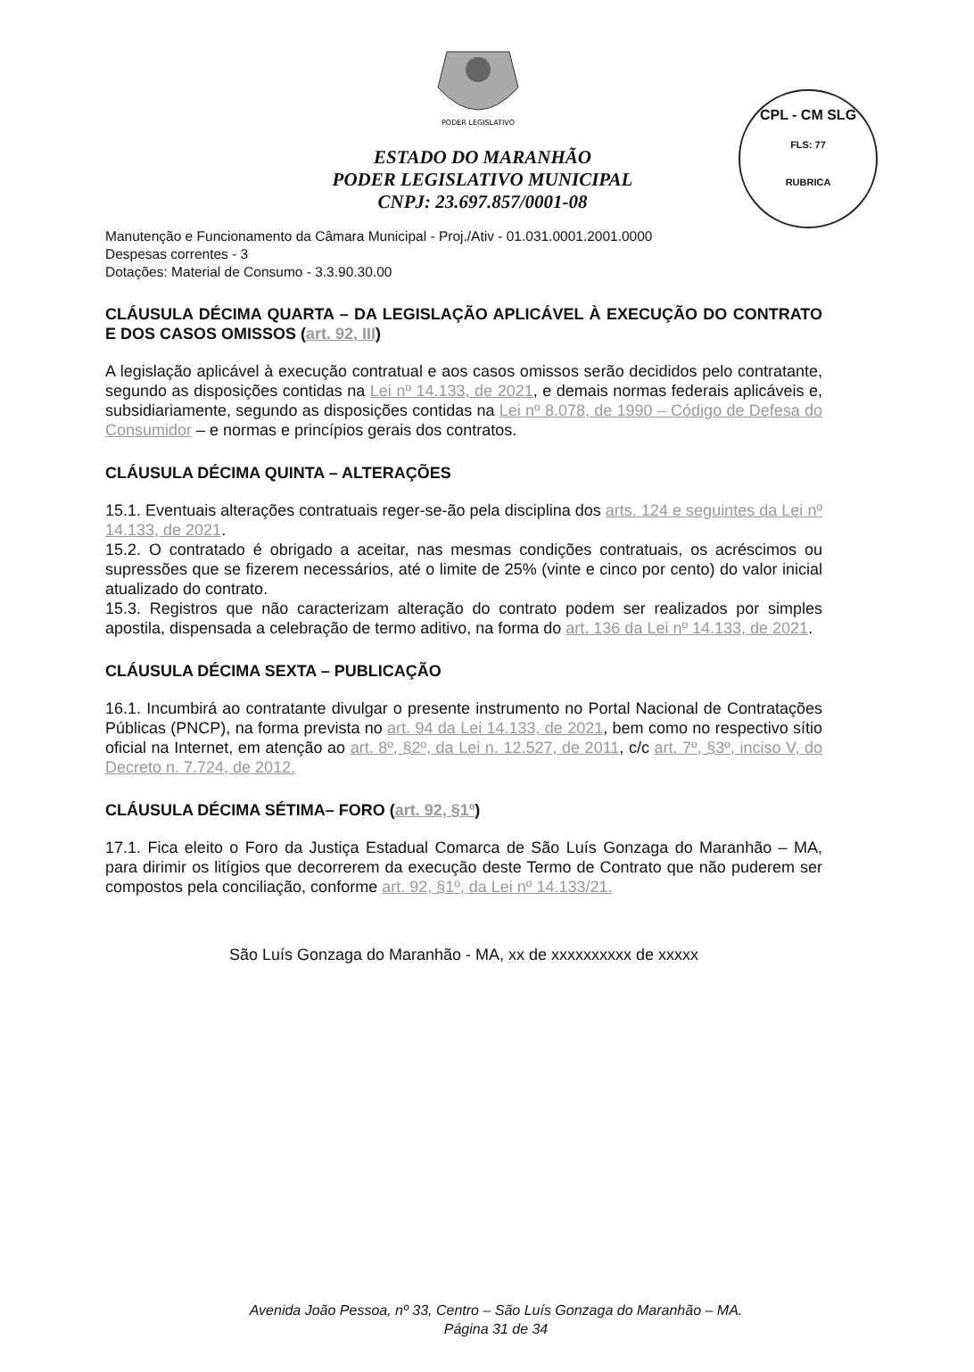PODER LEGISLATIVO
CPL - CM SLG
FLS: 77
RUBRICA
ESTADO DO MARANHÃO
PODER LEGISLATIVO MUNICIPAL
CNPJ: 23.697.857/0001-08
Manutenção e Funcionamento da Câmara Municipal - Proj./Ativ - 01.031.0001.2001.0000
Despesas correntes - 3
Dotações: Material de Consumo - 3.3.90.30.00
CLÁUSULA DÉCIMA QUARTA – DA LEGISLAÇÃO APLICÁVEL À EXECUÇÃO DO CONTRATO E DOS CASOS OMISSOS (art. 92, III)
A legislação aplicável à execução contratual e aos casos omissos serão decididos pelo contratante, segundo as disposições contidas na Lei nº 14.133, de 2021, e demais normas federais aplicáveis e, subsidiariamente, segundo as disposições contidas na Lei nº 8.078, de 1990 – Código de Defesa do Consumidor – e normas e princípios gerais dos contratos.
CLÁUSULA DÉCIMA QUINTA – ALTERAÇÕES
15.1. Eventuais alterações contratuais reger-se-ão pela disciplina dos arts. 124 e seguintes da Lei nº 14.133, de 2021.
15.2. O contratado é obrigado a aceitar, nas mesmas condições contratuais, os acréscimos ou supressões que se fizerem necessários, até o limite de 25% (vinte e cinco por cento) do valor inicial atualizado do contrato.
15.3. Registros que não caracterizam alteração do contrato podem ser realizados por simples apostila, dispensada a celebração de termo aditivo, na forma do art. 136 da Lei nº 14.133, de 2021.
CLÁUSULA DÉCIMA SEXTA – PUBLICAÇÃO
16.1. Incumbirá ao contratante divulgar o presente instrumento no Portal Nacional de Contratações Públicas (PNCP), na forma prevista no art. 94 da Lei 14.133, de 2021, bem como no respectivo sítio oficial na Internet, em atenção ao art. 8º, §2º, da Lei n. 12.527, de 2011, c/c art. 7º, §3º, inciso V, do Decreto n. 7.724, de 2012.
CLÁUSULA DÉCIMA SÉTIMA– FORO (art. 92, §1º)
17.1. Fica eleito o Foro da Justiça Estadual Comarca de São Luís Gonzaga do Maranhão – MA, para dirimir os litígios que decorrerem da execução deste Termo de Contrato que não puderem ser compostos pela conciliação, conforme art. 92, §1º, da Lei nº 14.133/21.
São Luís Gonzaga do Maranhão - MA, xx de xxxxxxxxxx de xxxxx
Avenida João Pessoa, nº 33, Centro – São Luís Gonzaga do Maranhão – MA.
Página 31 de 34